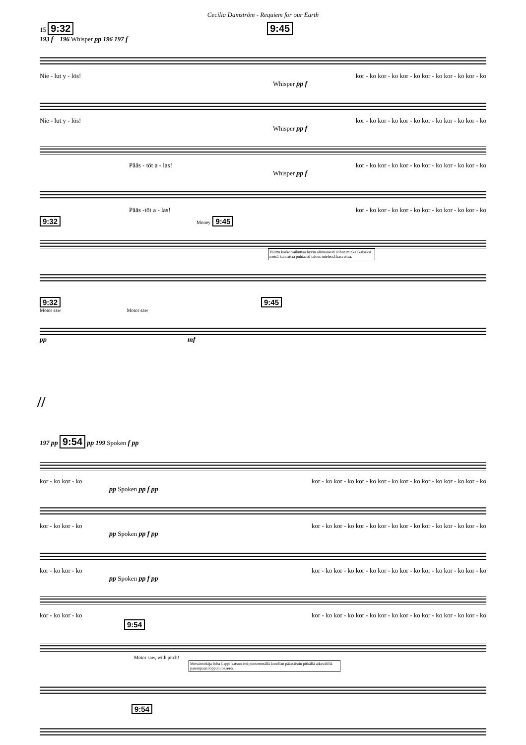Cecilia Damström - Requiem for our Earth
15 9:32 9:45
193 f 196 Whisper pp 196 197 f
Nie - lut y - lös! kor - ko kor - ko kor - ko kor - ko kor - ko kor - ko
Whisper pp f
Nie - lut y - lös! kor - ko kor - ko kor - ko kor - ko kor - ko kor - ko
Whisper pp f
Pääs - töt a - las! kor - ko kor - ko kor - ko kor - ko kor - ko kor - ko
Whisper pp f
Pääs -töt a - las! kor - ko kor - ko kor - ko kor - ko kor - ko kor - ko
9:32 Money 9:45
Valittu korko vaikuttaa hyvin olinnaisesti siihen minkä ikäiseksi metsä kannattaa puhtaasti talous mielessä kasvattaa.
9:32 9:45
Motor saw Motor saw
pp mf
//
197 pp 9:54 pp 199 Spoken f pp
kor - ko kor - ko kor - ko kor - ko kor - ko kor - ko kor - ko kor - ko kor - ko kor - ko
pp Spoken pp f pp
kor - ko kor - ko kor - ko kor - ko kor - ko kor - ko kor - ko kor - ko kor - ko kor - ko
pp Spoken pp f pp
kor - ko kor - ko kor - ko kor - ko kor - ko kor - ko kor - ko kor - ko kor - ko kor - ko
pp Spoken pp f pp
kor - ko kor - ko kor - ko kor - ko kor - ko kor - ko kor - ko kor - ko kor - ko kor - ko
9:54
Motor saw, with pitch!
Metsäntutkija Juha Lappi katsoo että pienemmällä korollan päästäisiin pitkällä aikavälillä parempaan lopputulokseen.
9:54